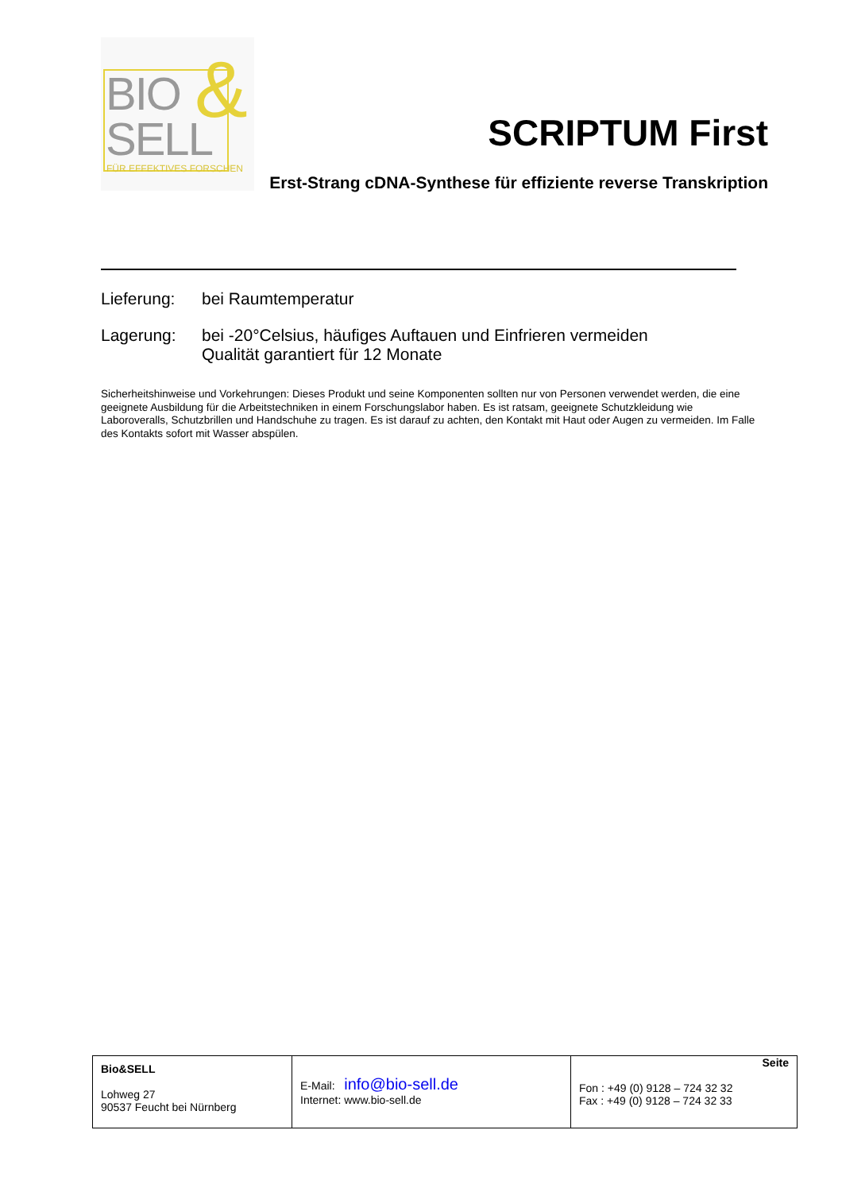BIO &
SELL FÜR EFFEKTIVES FORSCHEN
SCRIPTUM First
Erst-Strang cDNA-Synthese für effiziente reverse Transkription
Lieferung: bei Raumtemperatur
Lagerung: bei -20°Celsius, häufiges Auftauen und Einfrieren vermeiden
Qualität garantiert für 12 Monate
Sicherheitshinweise und Vorkehrungen: Dieses Produkt und seine Komponenten sollten nur von Personen verwendet werden, die eine geeignete Ausbildung für die Arbeitstechniken in einem Forschungslabor haben. Es ist ratsam, geeignete Schutzkleidung wie Laboroveralls, Schutzbrillen und Handschuhe zu tragen. Es ist darauf zu achten, den Kontakt mit Haut oder Augen zu vermeiden. Im Falle des Kontakts sofort mit Wasser abspülen.
| Bio&SELL Lohweg 27 90537 Feucht bei Nürnberg | E-Mail: info@bio-sell.de Internet: www.bio-sell.de | Seite Fon : +49 (0) 9128 – 724 32 32 Fax : +49 (0) 9128 – 724 32 33 |